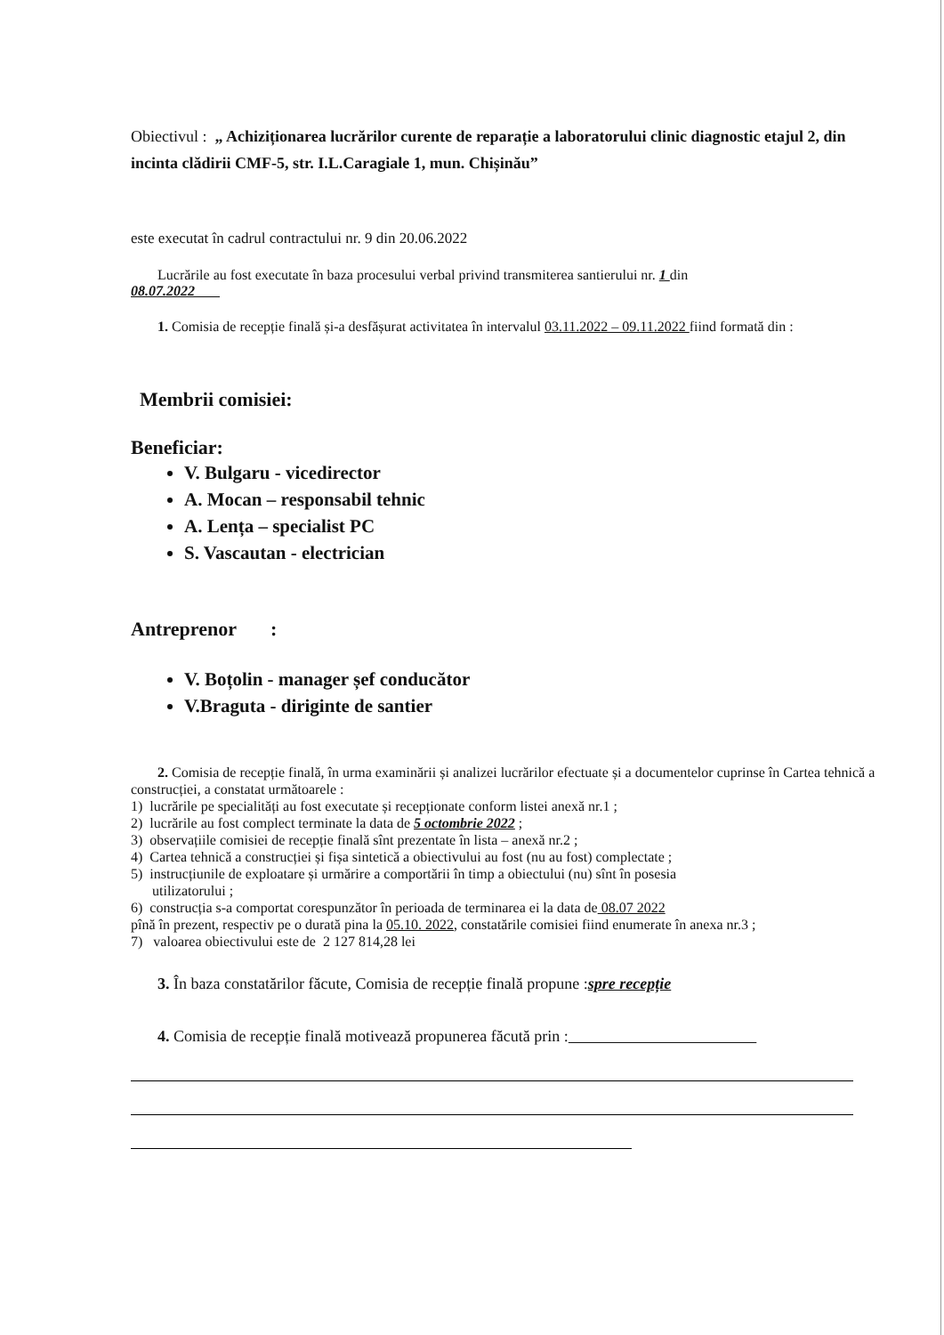Obiectivul : „ Achiziționarea lucrărilor curente de reparație a laboratorului clinic diagnostic etajul 2, din incinta clădirii CMF-5, str. I.L.Caragiale 1, mun. Chișinău”
este executat în cadrul contractului nr. 9 din 20.06.2022
Lucrările au fost executate în baza procesului verbal privind transmiterea santierului nr. 1 din
08.07.2022
1. Comisia de recepție finală și-a desfășurat activitatea în intervalul 03.11.2022 – 09.11.2022 fiind formată din :
Membrii comisiei:
Beneficiar:
V. Bulgaru - vicedirector
A. Mocan – responsabil tehnic
A. Lența – specialist PC
S. Vascautan - electrician
Antreprenor :
V. Boțolin - manager șef conducător
V.Braguta - diriginte de santier
2. Comisia de recepție finală, în urma examinării și analizei lucrărilor efectuate și a documentelor cuprinse în Cartea tehnică a construcției, a constatat următoarele :
1) lucrările pe specialități au fost executate și recepționate conform listei anexă nr.1 ;
2) lucrările au fost complect terminate la data de 5 octombrie 2022 ;
3) observațiile comisiei de recepție finală sînt prezentate în lista – anexă nr.2 ;
4) Cartea tehnică a construcției și fișa sintetică a obiectivului au fost (nu au fost) complectate ;
5) instrucțiunile de exploatare și urmărire a comportării în timp a obiectului (nu) sînt în posesia
utilizatorului ;
6) construcția s-a comportat corespunzător în perioada de terminarea ei la data de 08.07 2022
pînă în prezent, respectiv pe o durată pina la 05.10. 2022, constatările comisiei fiind enumerate în anexa nr.3 ;
7) valoarea obiectivului este de 2 127 814,28 lei
3. În baza constatărilor făcute, Comisia de recepție finală propune :spre recepție
4. Comisia de recepție finală motivează propunerea făcută prin :